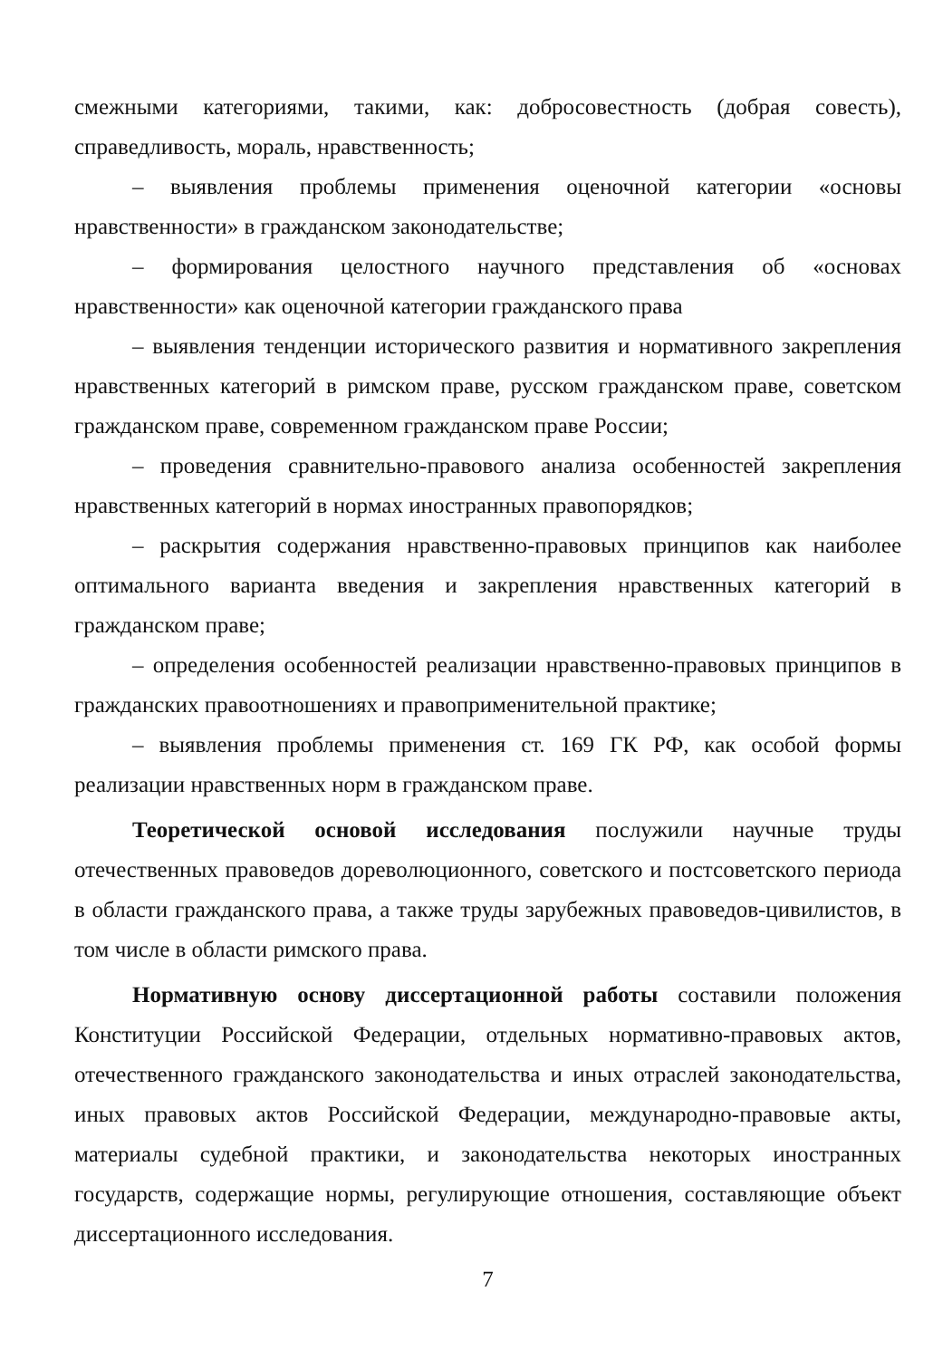смежными категориями, такими, как: добросовестность (добрая совесть), справедливость, мораль, нравственность;
– выявления проблемы применения оценочной категории «основы нравственности» в гражданском законодательстве;
– формирования целостного научного представления об «основах нравственности» как оценочной категории гражданского права
– выявления тенденции исторического развития и нормативного закрепления нравственных категорий в римском праве, русском гражданском праве, советском гражданском праве, современном гражданском праве России;
– проведения сравнительно-правового анализа особенностей закрепления нравственных категорий в нормах иностранных правопорядков;
– раскрытия содержания нравственно-правовых принципов как наиболее оптимального варианта введения и закрепления нравственных категорий в гражданском праве;
– определения особенностей реализации нравственно-правовых принципов в гражданских правоотношениях и правоприменительной практике;
– выявления проблемы применения ст. 169 ГК РФ, как особой формы реализации нравственных норм в гражданском праве.
Теоретической основой исследования послужили научные труды отечественных правоведов дореволюционного, советского и постсоветского периода в области гражданского права, а также труды зарубежных правоведов-цивилистов, в том числе в области римского права.
Нормативную основу диссертационной работы составили положения Конституции Российской Федерации, отдельных нормативно-правовых актов, отечественного гражданского законодательства и иных отраслей законодательства, иных правовых актов Российской Федерации, международно-правовые акты, материалы судебной практики, и законодательства некоторых иностранных государств, содержащие нормы, регулирующие отношения, составляющие объект диссертационного исследования.
7